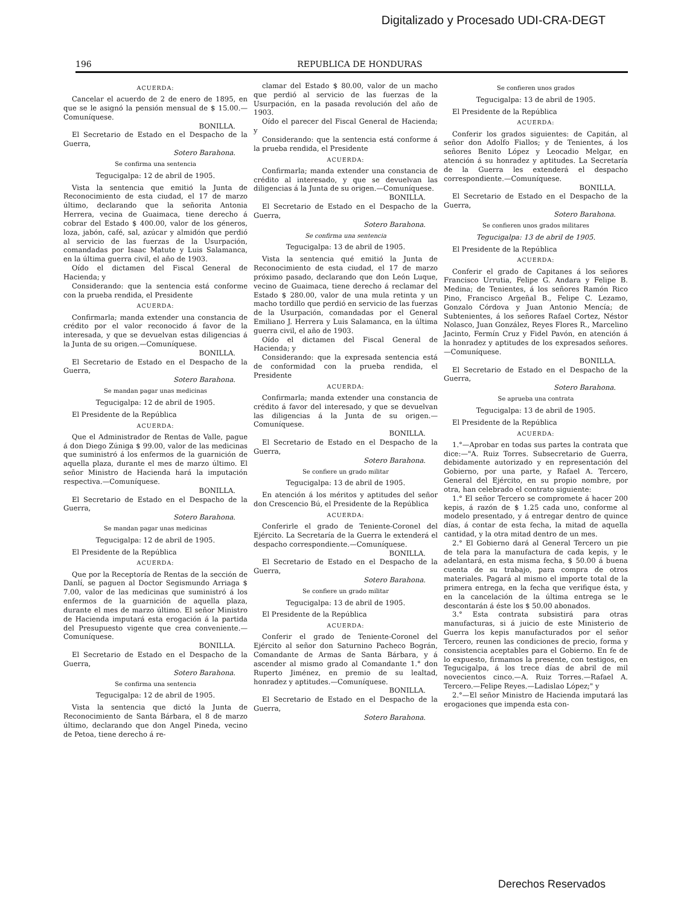Digitalizado y Procesado UDI-CRA-DEGT
196 REPUBLICA DE HONDURAS
ACUERDA:
Cancelar el acuerdo de 2 de enero de 1895, en que se le asignó la pensión mensual de $ 15.00.—Comuníquese.
BONILLA.
El Secretario de Estado en el Despacho de la Guerra,
Sotero Barahona.
Se confirma una sentencia
Tegucigalpa: 12 de abril de 1905.
Vista la sentencia que emitió la Junta de Reconocimiento de esta ciudad, el 17 de marzo último, declarando que la señorita Antonia Herrera, vecina de Guaimaca, tiene derecho á cobrar del Estado $ 400.00, valor de los géneros, loza, jabón, café, sal, azúcar y almidón que perdió al servicio de las fuerzas de la Usurpación, comandadas por Isaac Matute y Luis Salamanca, en la última guerra civil, el año de 1903.
Oído el dictamen del Fiscal General de Hacienda; y
Considerando: que la sentencia está conforme con la prueba rendida, el Presidente
ACUERDA:
Confirmarla; manda extender una constancia de crédito por el valor reconocido á favor de la interesada, y que se devuelvan estas diligencias á la Junta de su origen.—Comuníquese.
BONILLA.
El Secretario de Estado en el Despacho de la Guerra,
Sotero Barahona.
Se mandan pagar unas medicinas
Tegucigalpa: 12 de abril de 1905.
El Presidente de la República
ACUERDA:
Que el Administrador de Rentas de Valle, pague á don Diego Zúniga $ 99.00, valor de las medicinas que suministró á los enfermos de la guarnición de aquella plaza, durante el mes de marzo último. El señor Ministro de Hacienda hará la imputación respectiva.—Comuníquese.
BONILLA.
El Secretario de Estado en el Despacho de la Guerra,
Sotero Barahona.
Se mandan pagar unas medicinas
Tegucigalpa: 12 de abril de 1905.
El Presidente de la República
ACUERDA:
Que por la Receptoría de Rentas de la sección de Danlí, se paguen al Doctor Segismundo Arriaga $ 7.00, valor de las medicinas que suministró á los enfermos de la guarnición de aquella plaza, durante el mes de marzo último. El señor Ministro de Hacienda imputará esta erogación á la partida del Presupuesto vigente que crea conveniente.—Comuníquese.
BONILLA.
El Secretario de Estado en el Despacho de la Guerra,
Sotero Barahona.
Se confirma una sentencia
Tegucigalpa: 12 de abril de 1905.
Vista la sentencia que dictó la Junta de Reconocimiento de Santa Bárbara, el 8 de marzo último, declarando que don Angel Pineda, vecino de Petoa, tiene derecho á re-
clamar del Estado $ 80.00, valor de un macho que perdió al servicio de las fuerzas de la Usurpación, en la pasada revolución del año de 1903.
Oído el parecer del Fiscal General de Hacienda; y
Considerando: que la sentencia está conforme á la prueba rendida, el Presidente
ACUERDA:
Confirmarla; manda extender una constancia de crédito al interesado, y que se devuelvan las diligencias á la Junta de su origen.—Comuníquese.
BONILLA.
El Secretario de Estado en el Despacho de la Guerra,
Sotero Barahona.
Se confirma una sentencia
Tegucigalpa: 13 de abril de 1905.
Vista la sentencia qué emitió la Junta de Reconocimiento de esta ciudad, el 17 de marzo próximo pasado, declarando que don León Luque, vecino de Guaimaca, tiene derecho á reclamar del Estado $ 280.00, valor de una mula retinta y un macho tordillo que perdió en servicio de las fuerzas de la Usurpación, comandadas por el General Emiliano J. Herrera y Luis Salamanca, en la última guerra civil, el año de 1903.
Oído el dictamen del Fiscal General de Hacienda; y
Considerando: que la expresada sentencia está de conformidad con la prueba rendida, el Presidente
ACUERDA:
Confirmarla; manda extender una constancia de crédito á favor del interesado, y que se devuelvan las diligencias á la Junta de su origen.—Comuníquese.
BONILLA.
El Secretario de Estado en el Despacho de la Guerra,
Sotero Barahona.
Se confiere un grado militar
Tegucigalpa: 13 de abril de 1905.
En atención á los méritos y aptitudes del señor don Crescencio Bú, el Presidente de la República
ACUERDA:
Conferirle el grado de Teniente-Coronel del Ejército. La Secretaría de la Guerra le extenderá el despacho correspondiente.—Comuníquese.
BONILLA.
El Secretario de Estado en el Despacho de la Guerra,
Sotero Barahona.
Se confiere un grado militar
Tegucigalpa: 13 de abril de 1905.
El Presidente de la República
ACUERDA:
Conferir el grado de Teniente-Coronel del Ejército al señor don Saturnino Pacheco Bográn, Comandante de Armas de Santa Bárbara, y á ascender al mismo grado al Comandante 1.° don Ruperto Jiménez, en premio de su lealtad, honradez y aptitudes.—Comuníquese.
BONILLA.
El Secretario de Estado en el Despacho de la Guerra,
Sotero Barahona.
Se confieren unos grados
Tegucigalpa: 13 de abril de 1905.
El Presidente de la República
ACUERDA:
Conferir los grados siguientes: de Capitán, al señor don Adolfo Fiallos; y de Tenientes, á los señores Benito López y Leocadio Melgar, en atención á su honradez y aptitudes. La Secretaría de la Guerra les extenderá el despacho correspondiente.—Comuníquese.
BONILLA.
El Secretario de Estado en el Despacho de la Guerra,
Sotero Barahona.
Se confieren unos grados militares
Tegucigalpa: 13 de abril de 1905.
El Presidente de la República
ACUERDA:
Conferir el grado de Capitanes á los señores Francisco Urrutia, Felipe G. Andara y Felipe B. Medina; de Tenientes, á los señores Ramón Rico Pino, Francisco Argeñal B., Felipe C. Lezamo, Gonzalo Córdova y Juan Antonio Mencía; de Subtenientes, á los señores Rafael Cortez, Néstor Nolasco, Juan González, Reyes Flores R., Marcelino Jacinto, Fermín Cruz y Fidel Pavón, en atención á la honradez y aptitudes de los expresados señores.—Comuníquese.
BONILLA.
El Secretario de Estado en el Despacho de la Guerra,
Sotero Barahona.
Se aprueba una contrata
Tegucigalpa: 13 de abril de 1905.
El Presidente de la República
ACUERDA:
1.°—Aprobar en todas sus partes la contrata que dice:—"A. Ruiz Torres. Subsecretario de Guerra, debidamente autorizado y en representación del Gobierno, por una parte, y Rafael A. Tercero, General del Ejército, en su propio nombre, por otra, han celebrado el contrato siguiente:
1.° El señor Tercero se compromete á hacer 200 kepis, á razón de $ 1.25 cada uno, conforme al modelo presentado, y á entregar dentro de quince días, á contar de esta fecha, la mitad de aquella cantidad, y la otra mitad dentro de un mes.
2.° El Gobierno dará al General Tercero un pie de tela para la manufactura de cada kepis, y le adelantará, en esta misma fecha, $ 50.00 á buena cuenta de su trabajo, para compra de otros materiales. Pagará al mismo el importe total de la primera entrega, en la fecha que verifique ésta, y en la cancelación de la última entrega se le descontarán á éste los $ 50.00 abonados.
3.° Esta contrata subsistirá para otras manufacturas, si á juicio de este Ministerio de Guerra los kepis manufacturados por el señor Tercero, reunen las condiciones de precio, forma y consistencia aceptables para el Gobierno. En fe de lo expuesto, firmamos la presente, con testigos, en Tegucigalpa, á los trece días de abril de mil novecientos cinco.—A. Ruiz Torres.—Rafael A. Tercero.—Felipe Reyes.—Ladislao López;" y
2.°—El señor Ministro de Hacienda imputará las erogaciones que impenda esta con-
Derechos Reservados